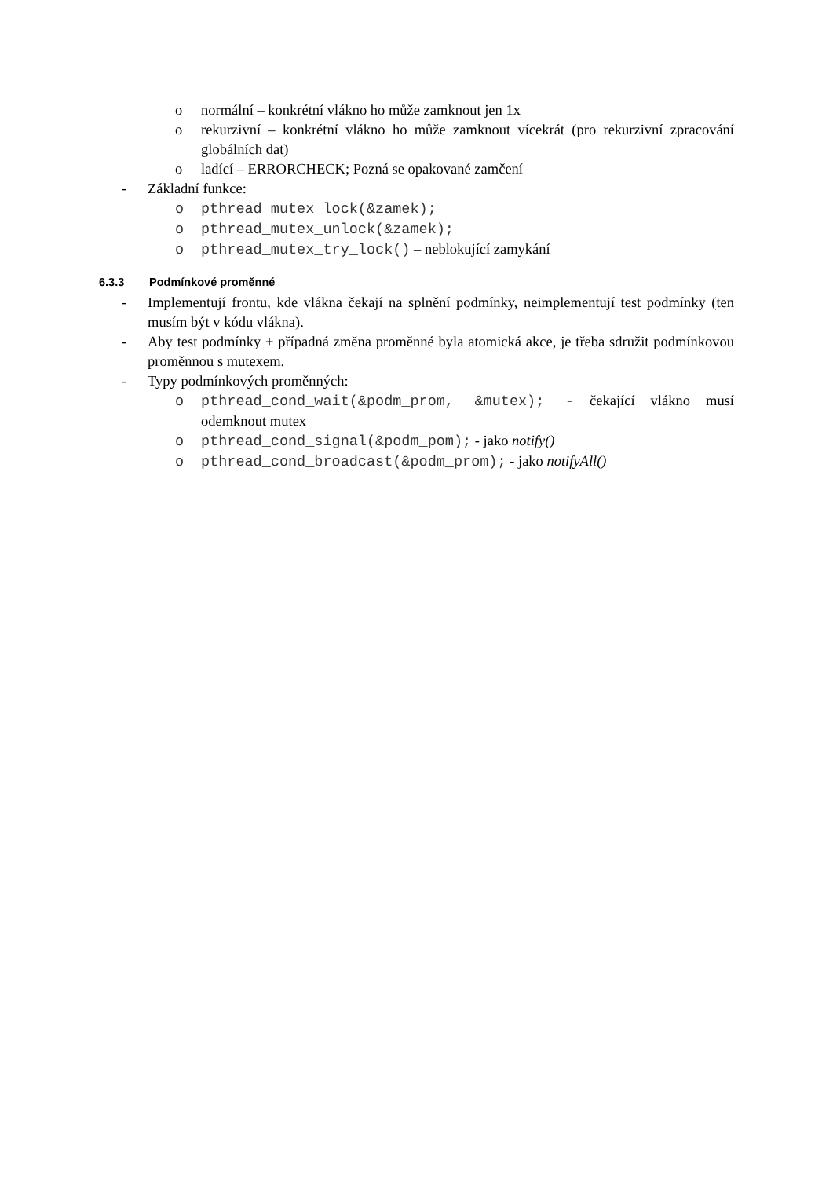o normální – konkrétní vlákno ho může zamknout jen 1x
o rekurzivní – konkrétní vlákno ho může zamknout vícekrát (pro rekurzivní zpracování globálních dat)
o ladící – ERRORCHECK; Pozná se opakované zamčení
- Základní funkce:
o pthread_mutex_lock(&zamek);
o pthread_mutex_unlock(&zamek);
o pthread_mutex_try_lock() – neblokující zamykání
6.3.3 Podmínkové proměnné
- Implementují frontu, kde vlákna čekají na splnění podmínky, neimplementují test podmínky (ten musím být v kódu vlákna).
- Aby test podmínky + případná změna proměnné byla atomická akce, je třeba sdružit podmínkovou proměnnou s mutexem.
- Typy podmínkových proměnných:
o pthread_cond_wait(&podm_prom, &mutex); - čekající vlákno musí odemknout mutex
o pthread_cond_signal(&podm_pom); - jako notify()
o pthread_cond_broadcast(&podm_prom); - jako notifyAll()